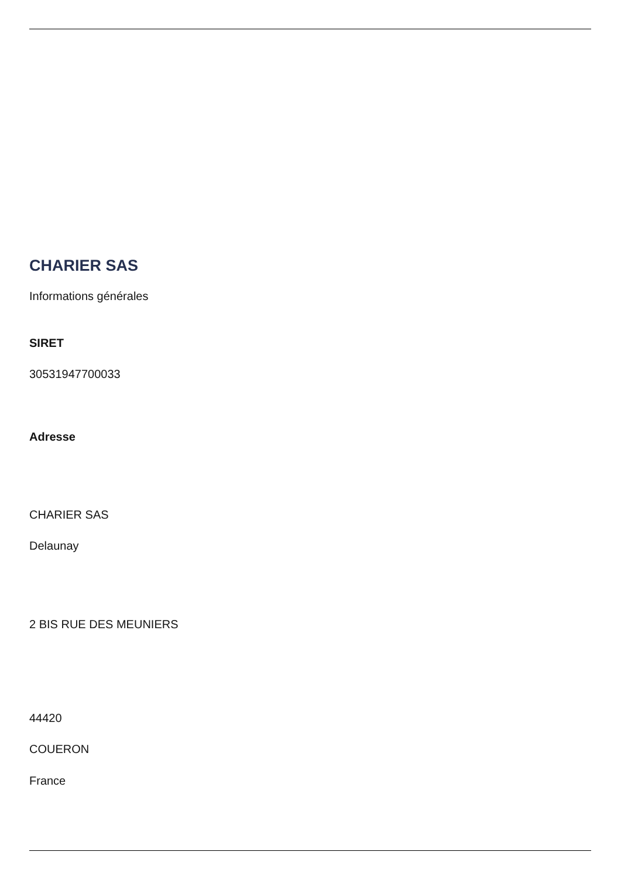CHARIER SAS
Informations générales
SIRET
30531947700033
Adresse
CHARIER SAS
Delaunay
2 BIS RUE DES MEUNIERS
44420
COUERON
France